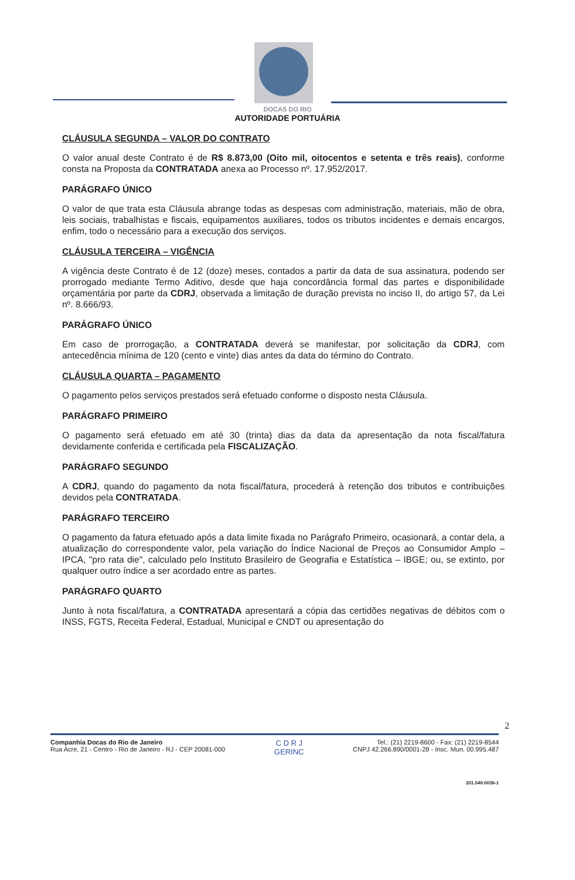DOCAS DO RIO
AUTORIDADE PORTUÁRIA
CLÁUSULA SEGUNDA – VALOR DO CONTRATO
O valor anual deste Contrato é de R$ 8.873,00 (Oito mil, oitocentos e setenta e três reais), conforme consta na Proposta da CONTRATADA anexa ao Processo nº. 17.952/2017.
PARÁGRAFO ÚNICO
O valor de que trata esta Cláusula abrange todas as despesas com administração, materiais, mão de obra, leis sociais, trabalhistas e fiscais, equipamentos auxiliares, todos os tributos incidentes e demais encargos, enfim, todo o necessário para a execução dos serviços.
CLÁUSULA TERCEIRA – VIGÊNCIA
A vigência deste Contrato é de 12 (doze) meses, contados a partir da data de sua assinatura, podendo ser prorrogado mediante Termo Aditivo, desde que haja concordância formal das partes e disponibilidade orçamentária por parte da CDRJ, observada a limitação de duração prevista no inciso II, do artigo 57, da Lei nº. 8.666/93.
PARÁGRAFO ÚNICO
Em caso de prorrogação, a CONTRATADA deverá se manifestar, por solicitação da CDRJ, com antecedência mínima de 120 (cento e vinte) dias antes da data do término do Contrato.
CLÁUSULA QUARTA – PAGAMENTO
O pagamento pelos serviços prestados será efetuado conforme o disposto nesta Cláusula.
PARÁGRAFO PRIMEIRO
O pagamento será efetuado em até 30 (trinta) dias da data da apresentação da nota fiscal/fatura devidamente conferida e certificada pela FISCALIZAÇÃO.
PARÁGRAFO SEGUNDO
A CDRJ, quando do pagamento da nota fiscal/fatura, procederá à retenção dos tributos e contribuições devidos pela CONTRATADA.
PARÁGRAFO TERCEIRO
O pagamento da fatura efetuado após a data limite fixada no Parágrafo Primeiro, ocasionará, a contar dela, a atualização do correspondente valor, pela variação do Índice Nacional de Preços ao Consumidor Amplo – IPCA, "pro rata die", calculado pelo Instituto Brasileiro de Geografia e Estatística – IBGE; ou, se extinto, por qualquer outro índice a ser acordado entre as partes.
PARÁGRAFO QUARTO
Junto à nota fiscal/fatura, a CONTRATADA apresentará a cópia das certidões negativas de débitos com o INSS, FGTS, Receita Federal, Estadual, Municipal e CNDT ou apresentação do
2
Companhia Docas do Rio de Janeiro
Rua Acre, 21 - Centro - Rio de Janeiro - RJ - CEP 20081-000
C D R J
GERINC
Tel.: (21) 2219-8600 - Fax: (21) 2219-8544
CNPJ 42.266.890/0001-28 - Insc. Mun. 00.995.487
201.040.0036-1